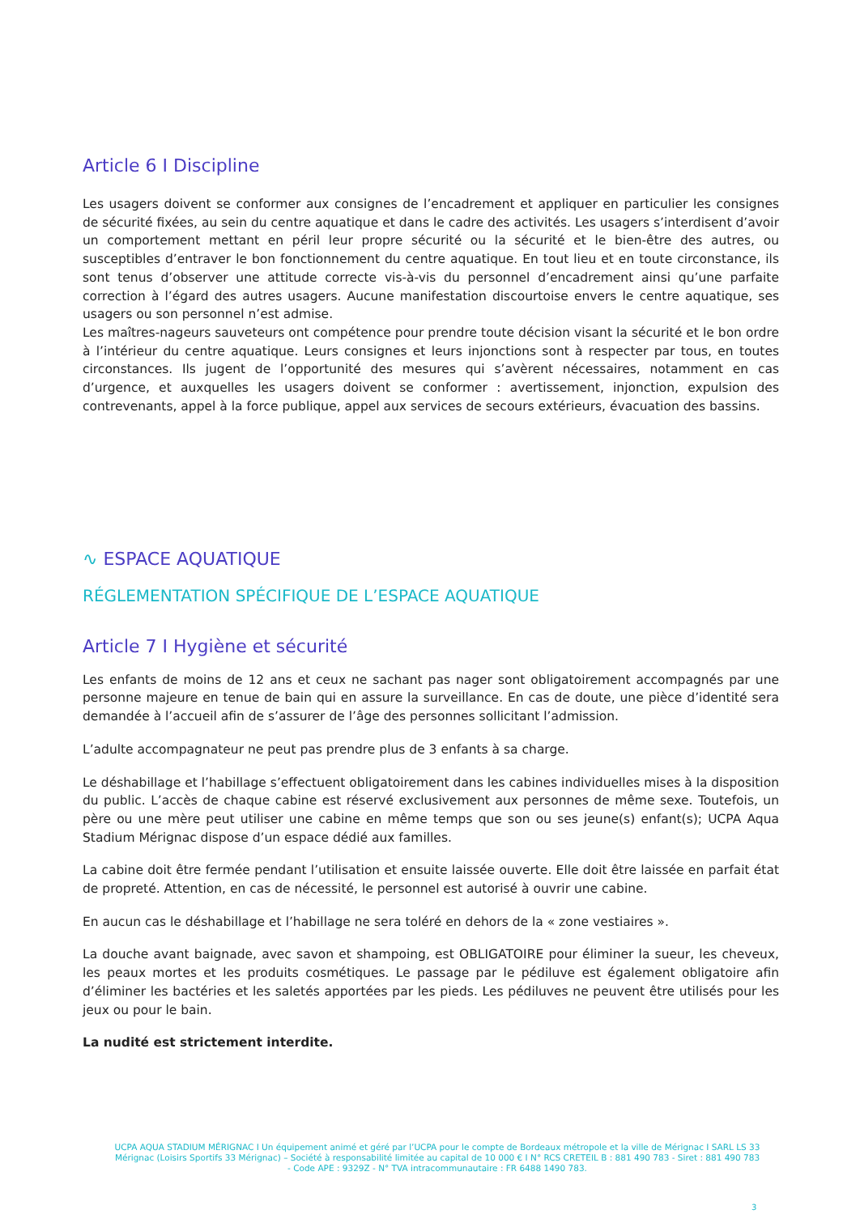Article 6 I Discipline
Les usagers doivent se conformer aux consignes de l’encadrement et appliquer en particulier les consignes de sécurité fixées, au sein du centre aquatique et dans le cadre des activités. Les usagers s’interdisent d’avoir un comportement mettant en péril leur propre sécurité ou la sécurité et le bien-être des autres, ou susceptibles d’entraver le bon fonctionnement du centre aquatique. En tout lieu et en toute circonstance, ils sont tenus d’observer une attitude correcte vis-à-vis du personnel d’encadrement ainsi qu’une parfaite correction à l’égard des autres usagers. Aucune manifestation discourtoise envers le centre aquatique, ses usagers ou son personnel n’est admise.
Les maîtres-nageurs sauveteurs ont compétence pour prendre toute décision visant la sécurité et le bon ordre à l’intérieur du centre aquatique. Leurs consignes et leurs injonctions sont à respecter par tous, en toutes circonstances. Ils jugent de l’opportunité des mesures qui s’avèrent nécessaires, notamment en cas d’urgence, et auxquelles les usagers doivent se conformer : avertissement, injonction, expulsion des contrevenants, appel à la force publique, appel aux services de secours extérieurs, évacuation des bassins.
∿ ESPACE AQUATIQUE
RÉGLEMENTATION SPÉCIFIQUE DE L’ESPACE AQUATIQUE
Article 7 I Hygiène et sécurité
Les enfants de moins de 12 ans et ceux ne sachant pas nager sont obligatoirement accompagnés par une personne majeure en tenue de bain qui en assure la surveillance. En cas de doute, une pièce d’identité sera demandée à l’accueil afin de s’assurer de l’âge des personnes sollicitant l’admission.
L’adulte accompagnateur ne peut pas prendre plus de 3 enfants à sa charge.
Le déshabillage et l’habillage s’effectuent obligatoirement dans les cabines individuelles mises à la disposition du public. L’accès de chaque cabine est réservé exclusivement aux personnes de même sexe. Toutefois, un père ou une mère peut utiliser une cabine en même temps que son ou ses jeune(s) enfant(s); UCPA Aqua Stadium Mérignac dispose d’un espace dédié aux familles.
La cabine doit être fermée pendant l’utilisation et ensuite laissée ouverte. Elle doit être laissée en parfait état de propreté. Attention, en cas de nécessité, le personnel est autorisé à ouvrir une cabine.
En aucun cas le déshabillage et l’habillage ne sera toléré en dehors de la « zone vestiaires ».
La douche avant baignade, avec savon et shampoing, est OBLIGATOIRE pour éliminer la sueur, les cheveux, les peaux mortes et les produits cosmétiques. Le passage par le pédiluve est également obligatoire afin d’éliminer les bactéries et les saletés apportées par les pieds. Les pédiluves ne peuvent être utilisés pour les jeux ou pour le bain.
La nudité est strictement interdite.
UCPA AQUA STADIUM MÉRIGNAC I Un équipement animé et géré par l’UCPA pour le compte de Bordeaux métropole et la ville de Mérignac I SARL LS 33 Mérignac (Loisirs Sportifs 33 Mérignac) – Société à responsabilité limitée au capital de 10 000 € I N° RCS CRETEIL B : 881 490 783 - Siret : 881 490 783 - Code APE : 9329Z - N° TVA intracommunautaire : FR 6488 1490 783.
3